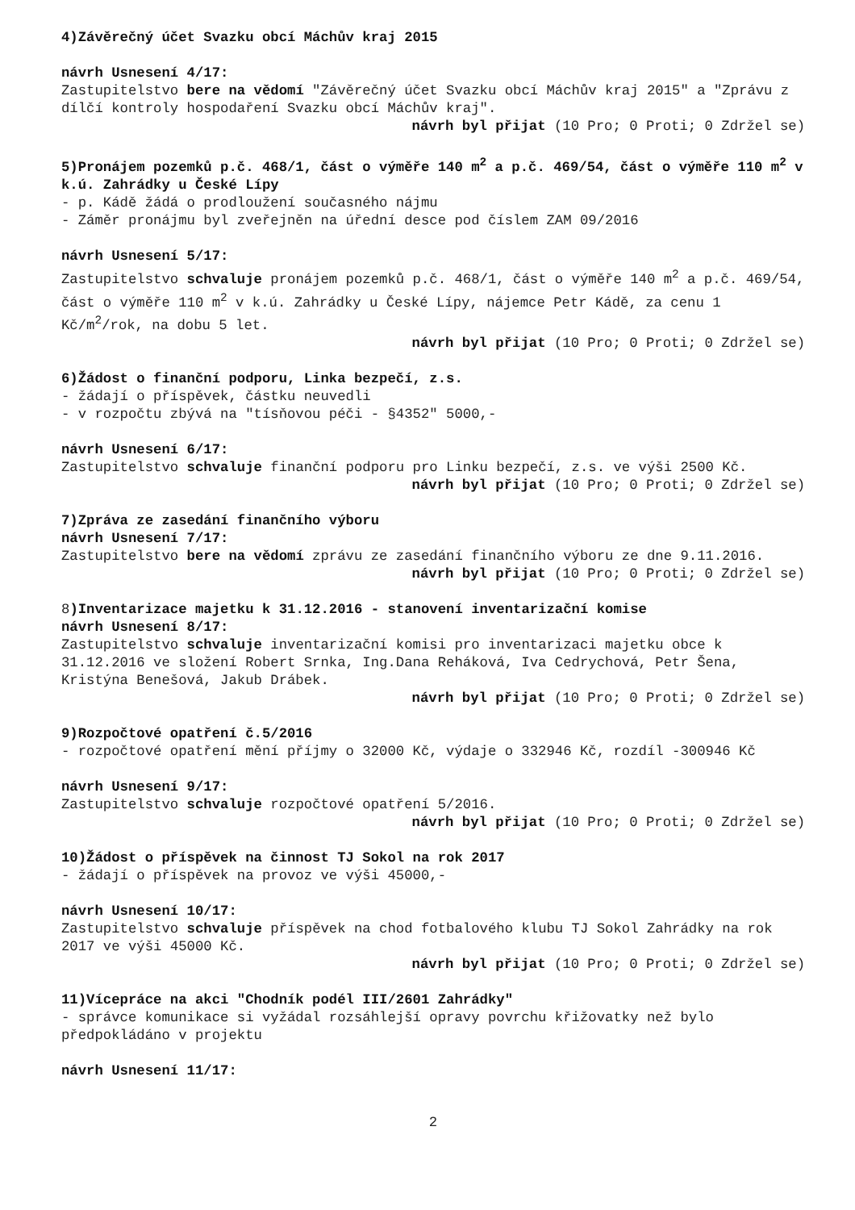4)Závěrečný účet Svazku obcí Máchův kraj 2015
návrh Usnesení 4/17:
Zastupitelstvo bere na vědomí "Závěrečný účet Svazku obcí Máchův kraj 2015" a "Zprávu z dílčí kontroly hospodaření Svazku obcí Máchův kraj".
návrh byl přijat (10 Pro; 0 Proti; 0 Zdržel se)
5)Pronájem pozemků p.č. 468/1, část o výměře 140 m<sup>2</sup> a p.č. 469/54, část o výměře 110 m<sup>2</sup> v k.ú. Zahrádky u České Lípy
- p. Kádě žádá o prodloužení současného nájmu
- Záměr pronájmu byl zveřejněn na úřední desce pod číslem ZAM 09/2016
návrh Usnesení 5/17:
Zastupitelstvo schvaluje pronájem pozemků p.č. 468/1, část o výměře 140 m<sup>2</sup> a p.č. 469/54, část o výměře 110 m<sup>2</sup> v k.ú. Zahrádky u České Lípy, nájemce Petr Kádě, za cenu 1 Kč/m<sup>2</sup>/rok, na dobu 5 let.
návrh byl přijat (10 Pro; 0 Proti; 0 Zdržel se)
6)Žádost o finanční podporu, Linka bezpečí, z.s.
- žádají o příspěvek, částku neuvedli
- v rozpočtu zbývá na "tísňovou péči - §4352" 5000,-
návrh Usnesení 6/17:
Zastupitelstvo schvaluje finanční podporu pro Linku bezpečí, z.s. ve výši 2500 Kč.
návrh byl přijat (10 Pro; 0 Proti; 0 Zdržel se)
7)Zpráva ze zasedání finančního výboru
návrh Usnesení 7/17:
Zastupitelstvo bere na vědomí zprávu ze zasedání finančního výboru ze dne 9.11.2016.
návrh byl přijat (10 Pro; 0 Proti; 0 Zdržel se)
8)Inventarizace majetku k 31.12.2016 - stanovení inventarizační komise
návrh Usnesení 8/17:
Zastupitelstvo schvaluje inventarizační komisi pro inventarizaci majetku obce k 31.12.2016 ve složení Robert Srnka, Ing.Dana Reháková, Iva Cedrychová, Petr Šena, Kristýna Benešová, Jakub Drábek.
návrh byl přijat (10 Pro; 0 Proti; 0 Zdržel se)
9)Rozpočtové opatření č.5/2016
- rozpočtové opatření mění příjmy o 32000 Kč, výdaje o 332946 Kč, rozdíl -300946 Kč
návrh Usnesení 9/17:
Zastupitelstvo schvaluje rozpočtové opatření 5/2016.
návrh byl přijat (10 Pro; 0 Proti; 0 Zdržel se)
10)Žádost o příspěvek na činnost TJ Sokol na rok 2017
- žádají o příspěvek na provoz ve výši 45000,-
návrh Usnesení 10/17:
Zastupitelstvo schvaluje příspěvek na chod fotbalového klubu TJ Sokol Zahrádky na rok 2017 ve výši 45000 Kč.
návrh byl přijat (10 Pro; 0 Proti; 0 Zdržel se)
11)Vícepráce na akci "Chodník podél III/2601 Zahrádky"
- správce komunikace si vyžádal rozsáhlejší opravy povrchu křižovatky než bylo předpokládáno v projektu
návrh Usnesení 11/17:
2